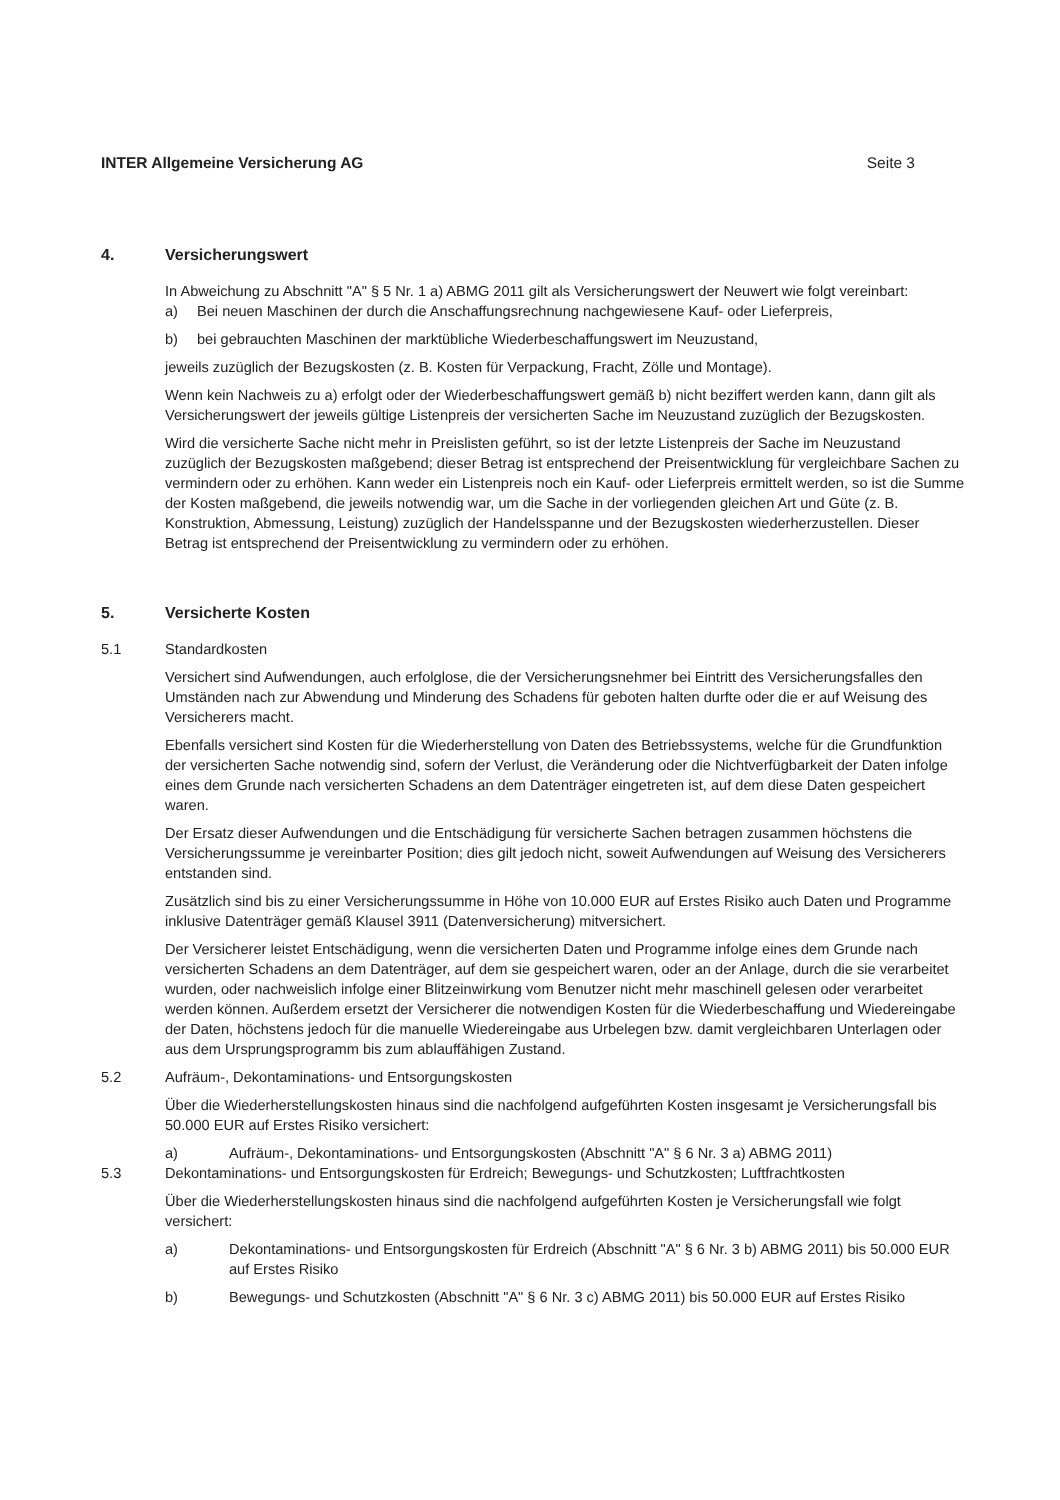INTER Allgemeine Versicherung AG Seite 3
4. Versicherungswert
In Abweichung zu Abschnitt "A" § 5 Nr. 1 a) ABMG 2011 gilt als Versicherungswert der Neuwert wie folgt vereinbart:
a) Bei neuen Maschinen der durch die Anschaffungsrechnung nachgewiesene Kauf- oder Lieferpreis,
b) bei gebrauchten Maschinen der marktübliche Wiederbeschaffungswert im Neuzustand,
jeweils zuzüglich der Bezugskosten (z. B. Kosten für Verpackung, Fracht, Zölle und Montage).
Wenn kein Nachweis zu a) erfolgt oder der Wiederbeschaffungswert gemäß b) nicht beziffert werden kann, dann gilt als Versicherungswert der jeweils gültige Listenpreis der versicherten Sache im Neuzustand zuzüglich der Bezugskosten.
Wird die versicherte Sache nicht mehr in Preislisten geführt, so ist der letzte Listenpreis der Sache im Neuzustand zuzüglich der Bezugskosten maßgebend; dieser Betrag ist entsprechend der Preisentwicklung für vergleichbare Sachen zu vermindern oder zu erhöhen. Kann weder ein Listenpreis noch ein Kauf- oder Lieferpreis ermittelt werden, so ist die Summe der Kosten maßgebend, die jeweils notwendig war, um die Sache in der vorliegenden gleichen Art und Güte (z. B. Konstruktion, Abmessung, Leistung) zuzüglich der Handelsspanne und der Bezugskosten wiederherzustellen. Dieser Betrag ist entsprechend der Preisentwicklung zu vermindern oder zu erhöhen.
5. Versicherte Kosten
5.1 Standardkosten
Versichert sind Aufwendungen, auch erfolglose, die der Versicherungsnehmer bei Eintritt des Versicherungsfalles den Umständen nach zur Abwendung und Minderung des Schadens für geboten halten durfte oder die er auf Weisung des Versicherers macht.
Ebenfalls versichert sind Kosten für die Wiederherstellung von Daten des Betriebssystems, welche für die Grundfunktion der versicherten Sache notwendig sind, sofern der Verlust, die Veränderung oder die Nichtverfügbarkeit der Daten infolge eines dem Grunde nach versicherten Schadens an dem Datenträger eingetreten ist, auf dem diese Daten gespeichert waren.
Der Ersatz dieser Aufwendungen und die Entschädigung für versicherte Sachen betragen zusammen höchstens die Versicherungssumme je vereinbarter Position; dies gilt jedoch nicht, soweit Aufwendungen auf Weisung des Versicherers entstanden sind.
Zusätzlich sind bis zu einer Versicherungssumme in Höhe von 10.000 EUR auf Erstes Risiko auch Daten und Programme inklusive Datenträger gemäß Klausel 3911 (Datenversicherung) mitversichert.
Der Versicherer leistet Entschädigung, wenn die versicherten Daten und Programme infolge eines dem Grunde nach versicherten Schadens an dem Datenträger, auf dem sie gespeichert waren, oder an der Anlage, durch die sie verarbeitet wurden, oder nachweislich infolge einer Blitzeinwirkung vom Benutzer nicht mehr maschinell gelesen oder verarbeitet werden können. Außerdem ersetzt der Versicherer die notwendigen Kosten für die Wiederbeschaffung und Wiedereingabe der Daten, höchstens jedoch für die manuelle Wiedereingabe aus Urbelegen bzw. damit vergleichbaren Unterlagen oder aus dem Ursprungsprogramm bis zum ablauffähigen Zustand.
5.2 Aufräum-, Dekontaminations- und Entsorgungskosten
Über die Wiederherstellungskosten hinaus sind die nachfolgend aufgeführten Kosten insgesamt je Versicherungsfall bis 50.000 EUR auf Erstes Risiko versichert:
a) Aufräum-, Dekontaminations- und Entsorgungskosten (Abschnitt "A" § 6 Nr. 3 a) ABMG 2011)
5.3 Dekontaminations- und Entsorgungskosten für Erdreich; Bewegungs- und Schutzkosten; Luftfrachtkosten
Über die Wiederherstellungskosten hinaus sind die nachfolgend aufgeführten Kosten je Versicherungsfall wie folgt versichert:
a) Dekontaminations- und Entsorgungskosten für Erdreich (Abschnitt "A" § 6 Nr. 3 b) ABMG 2011) bis 50.000 EUR auf Erstes Risiko
b) Bewegungs- und Schutzkosten (Abschnitt "A" § 6 Nr. 3 c) ABMG 2011) bis 50.000 EUR auf Erstes Risiko